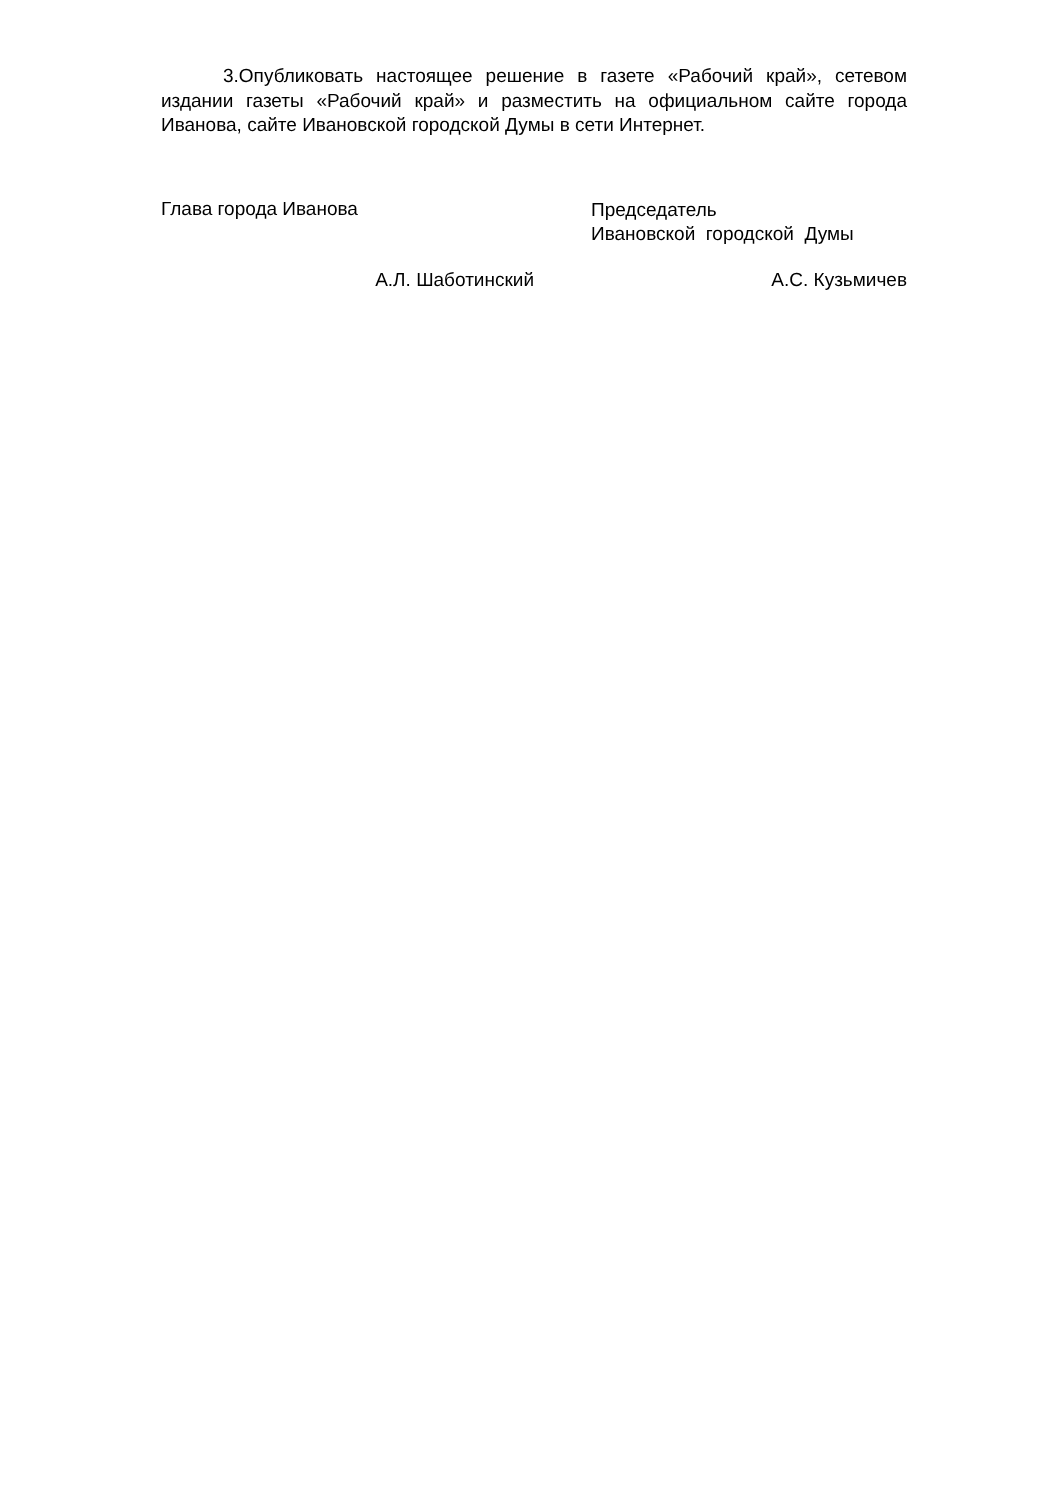3.Опубликовать настоящее решение в газете «Рабочий край», сетевом издании газеты «Рабочий край» и разместить на официальном сайте города Иванова, сайте Ивановской городской Думы в сети Интернет.
Глава города Иванова
Председатель
Ивановской городской Думы
А.Л. Шаботинский А.С. Кузьмичев